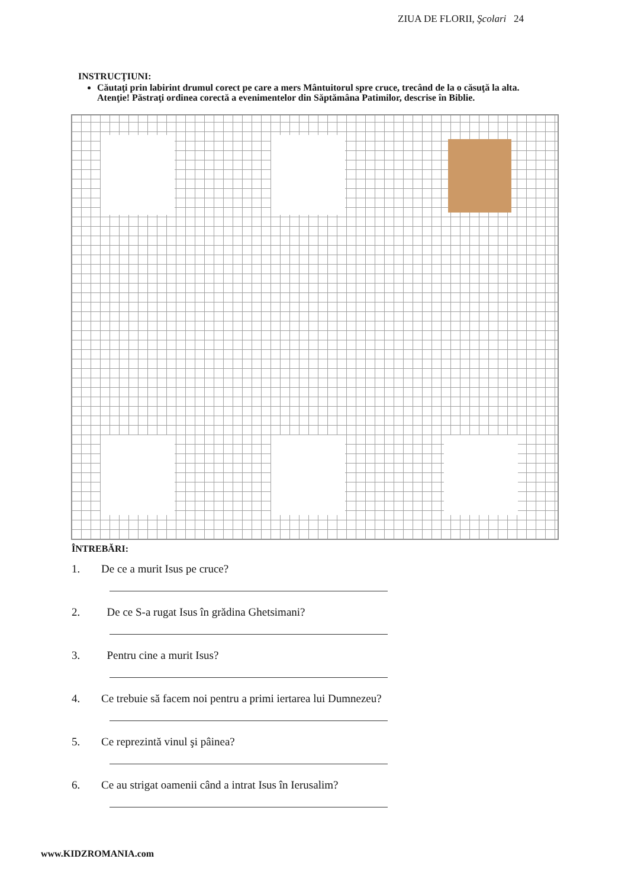ZIUA DE FLORII, Şcolari 24
INSTRUCŢIUNI:
Căutaţi prin labirint drumul corect pe care a mers Mântuitorul spre cruce, trecând de la o căsuţă la alta. Atenţie! Păstraţi ordinea corectă a evenimentelor din Săptămâna Patimilor, descrise în Biblie.
ÎNTREBĂRI:
1. De ce a murit Isus pe cruce?
2. De ce S-a rugat Isus în grădina Ghetsimani?
3. Pentru cine a murit Isus?
4. Ce trebuie să facem noi pentru a primi iertarea lui Dumnezeu?
5. Ce reprezintă vinul şi pâinea?
6. Ce au strigat oamenii când a intrat Isus în Ierusalim?
www.KIDZROMANIA.com